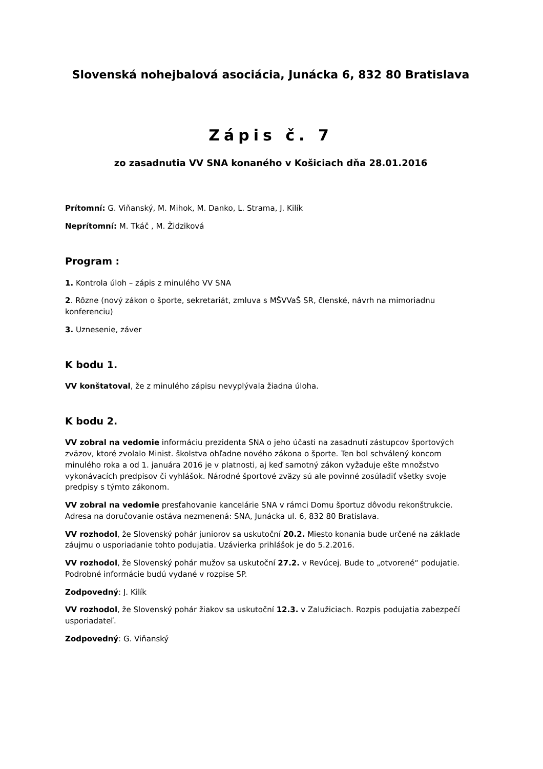Slovenská nohejbalová asociácia, Junácka 6, 832 80 Bratislava
Zápis č. 7
zo zasadnutia VV SNA konaného v Košiciach dňa 28.01.2016
Prítomní: G. Viňanský, M. Mihok, M. Danko, L. Strama, J. Kilík
Neprítomní: M. Tkáč , M. Židziková
Program :
1. Kontrola úloh – zápis z minulého VV SNA
2. Rôzne (nový zákon o športe, sekretariát, zmluva s MŠVVaŠ SR, členské, návrh na mimoriadnu konferenciu)
3. Uznesenie, záver
K bodu 1.
VV konštatoval, že z minulého zápisu nevyplývala žiadna úloha.
K bodu 2.
VV zobral na vedomie informáciu prezidenta SNA o jeho účasti na zasadnutí zástupcov športových zväzov, ktoré zvolalo Minist. školstva ohľadne nového zákona o športe. Ten bol schválený koncom minulého roka a od 1. januára 2016 je v platnosti, aj keď samotný zákon vyžaduje ešte množstvo vykonávacích predpisov či vyhlášok. Národné športové zväzy sú ale povinné zosúladiť všetky svoje predpisy s týmto zákonom.
VV zobral na vedomie presťahovanie kancelárie SNA v rámci Domu športuz dôvodu rekonštrukcie. Adresa na doručovanie ostáva nezmenená: SNA, Junácka ul. 6, 832 80 Bratislava.
VV rozhodol, že Slovenský pohár juniorov sa uskutoční 20.2. Miesto konania bude určené na základe záujmu o usporiadanie tohto podujatia. Uzávierka prihlášok je do 5.2.2016.
VV rozhodol, že Slovenský pohár mužov sa uskutoční 27.2. v Revúcej. Bude to „otvorené“ podujatie. Podrobné informácie budú vydané v rozpise SP.
Zodpovedný: J. Kilík
VV rozhodol, že Slovenský pohár žiakov sa uskutoční 12.3. v Zalužiciach. Rozpis podujatia zabezpečí usporiadateľ.
Zodpovedný: G. Viňanský